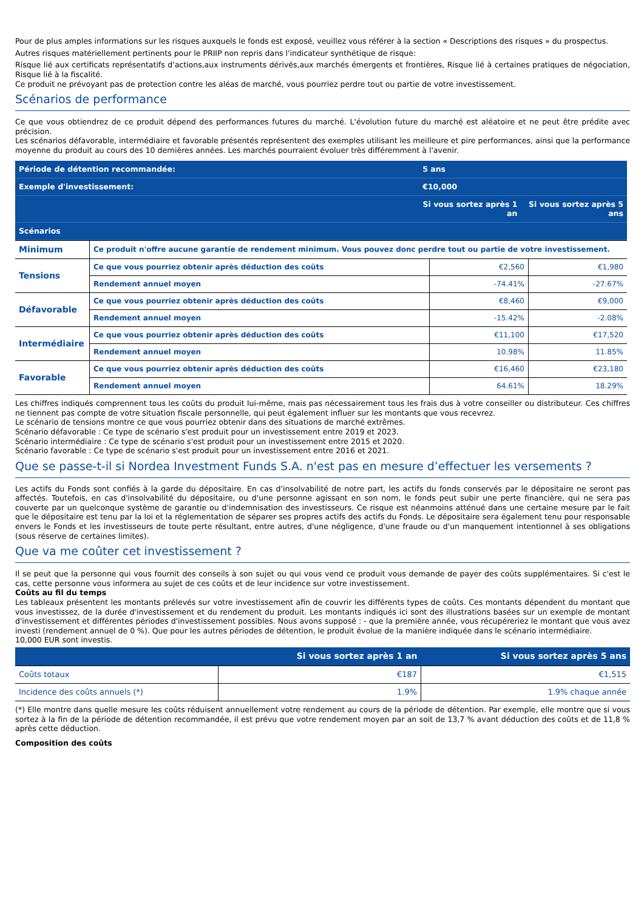Pour de plus amples informations sur les risques auxquels le fonds est exposé, veuillez vous référer à la section « Descriptions des risques » du prospectus.
Autres risques matériellement pertinents pour le PRIIP non repris dans l'indicateur synthétique de risque:
Risque lié aux certificats représentatifs d'actions,aux instruments dérivés,aux marchés émergents et frontières, Risque lié à certaines pratiques de négociation, Risque lié à la fiscalité.
Ce produit ne prévoyant pas de protection contre les aléas de marché, vous pourriez perdre tout ou partie de votre investissement.
Scénarios de performance
Ce que vous obtiendrez de ce produit dépend des performances futures du marché. L'évolution future du marché est aléatoire et ne peut être prédite avec précision.
Les scénarios défavorable, intermédiaire et favorable présentés représentent des exemples utilisant les meilleure et pire performances, ainsi que la performance moyenne du produit au cours des 10 dernières années. Les marchés pourraient évoluer très différemment à l'avenir.
| Période de détention recommandée: | 5 ans | |
| --- | --- | --- |
| Exemple d'investissement: | €10,000 | |
| | Si vous sortez après 1 an | Si vous sortez après 5 ans |
| Scénarios | | |
| Minimum | Ce produit n'offre aucune garantie de rendement minimum. Vous pouvez donc perdre tout ou partie de votre investissement. | | |
| Tensions | Ce que vous pourriez obtenir après déduction des coûts | €2,560 | €1,980 |
| | Rendement annuel moyen | -74.41% | -27.67% |
| Défavorable | Ce que vous pourriez obtenir après déduction des coûts | €8,460 | €9,000 |
| | Rendement annuel moyen | -15.42% | -2.08% |
| Intermédiaire | Ce que vous pourriez obtenir après déduction des coûts | €11,100 | €17,520 |
| | Rendement annuel moyen | 10.98% | 11.85% |
| Favorable | Ce que vous pourriez obtenir après déduction des coûts | €16,460 | €23,180 |
| | Rendement annuel moyen | 64.61% | 18.29% |
Les chiffres indiqués comprennent tous les coûts du produit lui-même, mais pas nécessairement tous les frais dus à votre conseiller ou distributeur. Ces chiffres ne tiennent pas compte de votre situation fiscale personnelle, qui peut également influer sur les montants que vous recevrez.
Le scénario de tensions montre ce que vous pourriez obtenir dans des situations de marché extrêmes.
Scénario défavorable : Ce type de scénario s'est produit pour un investissement entre 2019 et 2023.
Scénario intermédiaire : Ce type de scénario s'est produit pour un investissement entre 2015 et 2020.
Scénario favorable : Ce type de scénario s'est produit pour un investissement entre 2016 et 2021.
Que se passe-t-il si Nordea Investment Funds S.A. n'est pas en mesure d’effectuer les versements ?
Les actifs du Fonds sont confiés à la garde du dépositaire. En cas d'insolvabilité de notre part, les actifs du fonds conservés par le dépositaire ne seront pas affectés. Toutefois, en cas d'insolvabilité du dépositaire, ou d'une personne agissant en son nom, le fonds peut subir une perte financière, qui ne sera pas couverte par un quelconque système de garantie ou d'indemnisation des investisseurs. Ce risque est néanmoins atténué dans une certaine mesure par le fait que le dépositaire est tenu par la loi et la réglementation de séparer ses propres actifs des actifs du Fonds. Le dépositaire sera également tenu pour responsable envers le Fonds et les investisseurs de toute perte résultant, entre autres, d'une négligence, d'une fraude ou d'un manquement intentionnel à ses obligations (sous réserve de certaines limites).
Que va me coûter cet investissement ?
Il se peut que la personne qui vous fournit des conseils à son sujet ou qui vous vend ce produit vous demande de payer des coûts supplémentaires. Si c'est le cas, cette personne vous informera au sujet de ces coûts et de leur incidence sur votre investissement.
Coûts au fil du temps
Les tableaux présentent les montants prélevés sur votre investissement afin de couvrir les différents types de coûts. Ces montants dépendent du montant que vous investissez, de la durée d'investissement et du rendement du produit. Les montants indiqués ici sont des illustrations basées sur un exemple de montant d'investissement et différentes périodes d'investissement possibles. Nous avons supposé : - que la première année, vous récupéreriez le montant que vous avez investi (rendement annuel de 0 %). Que pour les autres périodes de détention, le produit évolue de la manière indiquée dans le scénario intermédiaire.
10,000 EUR sont investis.
| | Si vous sortez après 1 an | Si vous sortez après 5 ans |
| --- | --- | --- |
| Coûts totaux | €187 | €1,515 |
| Incidence des coûts annuels (*) | 1.9% | 1.9% chaque année |
(*) Elle montre dans quelle mesure les coûts réduisent annuellement votre rendement au cours de la période de détention. Par exemple, elle montre que si vous sortez à la fin de la période de détention recommandée, il est prévu que votre rendement moyen par an soit de 13,7 % avant déduction des coûts et de 11,8 % après cette déduction.
Composition des coûts